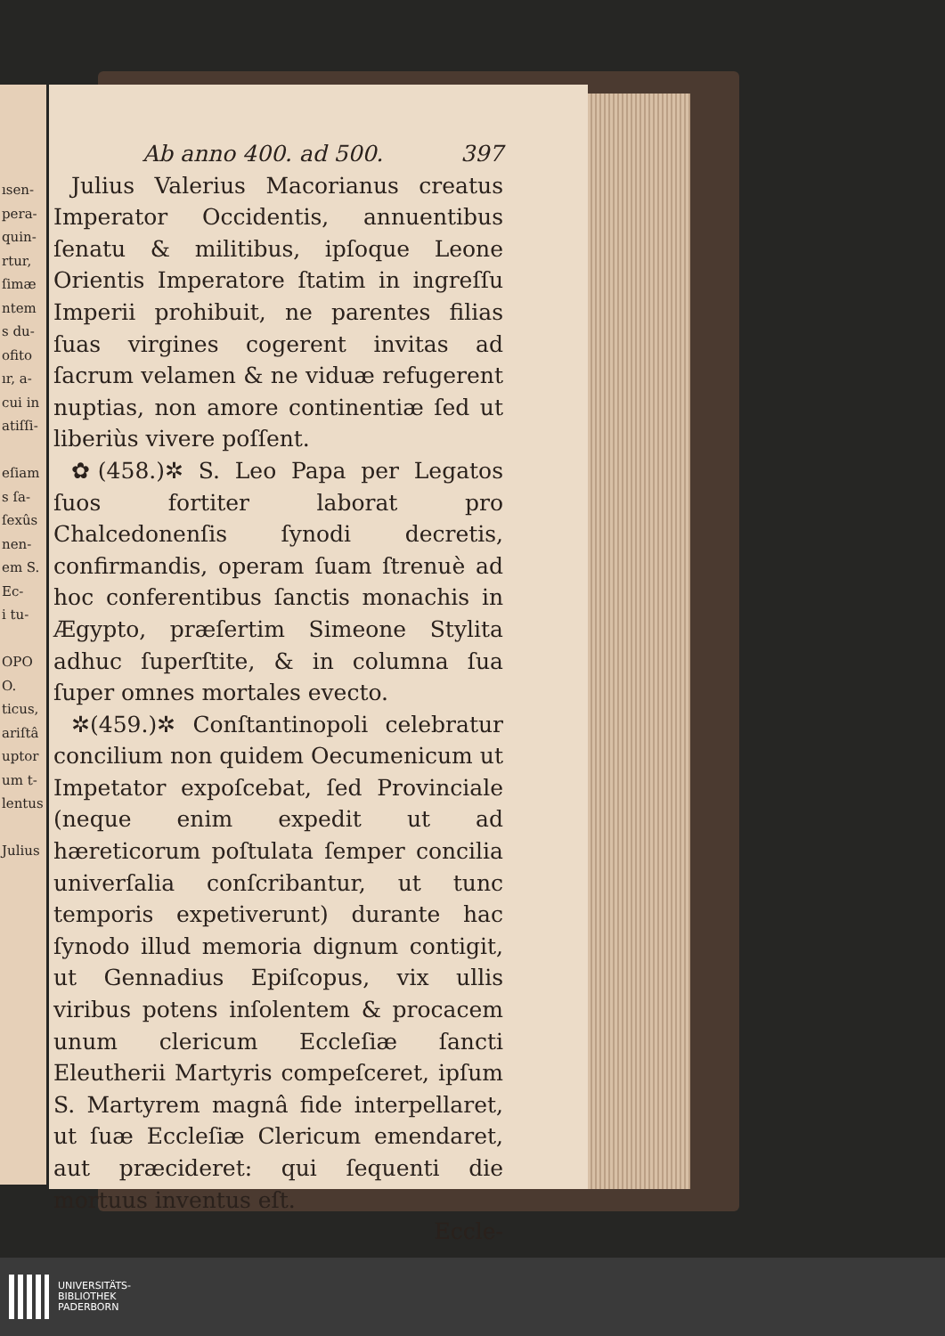ısen-
pera-
quin-
rtur,
ſimæ
ntem
s du-
ofito
ır, a-
cui in
atiſſi-
eſiam
s ſa-
ſexûs
nen-
em S.
Ec-
i tu-
OPO
O.
ticus,
ariſtâ
uptor
um t-
lentus
Julius
Ab anno 400. ad 500. 397
Julius Valerius Macorianus creatus Imperator Occidentis, annuentibus ſenatu & militibus, ipſoque Leone Orientis Imperatore ſtatim in ingreſſu Imperii prohibuit, ne parentes filias ſuas virgines cogerent invitas ad ſacrum velamen & ne viduæ refugerent nuptias, non amore continentiæ ſed ut liberiùs vivere poſſent.
✿(458.)✲ S. Leo Papa per Legatos ſuos fortiter laborat pro Chalcedonenſis ſynodi decretis, confirmandis, operam ſuam ſtrenuè ad hoc conferentibus ſanctis monachis in Ægypto, præſertim Simeone Stylita adhuc ſuperſtite, & in columna ſua ſuper omnes mortales evecto.
✲(459.)✲ Conſtantinopoli celebratur concilium non quidem Oecumenicum ut Impetator expoſcebat, ſed Provinciale (neque enim expedit ut ad hæreticorum poſtulata ſemper concilia univerſalia conſcribantur, ut tunc temporis expetiverunt) durante hac ſynodo illud memoria dignum contigit, ut Gennadius Epiſcopus, vix ullis viribus potens inſolentem & procacem unum clericum Eccleſiæ ſancti Eleutherii Martyris compeſceret, ipſum S. Martyrem magnâ fide interpellaret, ut ſuæ Eccleſiæ Clericum emendaret, aut præcideret: qui ſequenti die mortuus inventus eſt.
Eccle-
UNIVERSITÄTS-
BIBLIOTHEK
PADERBORN